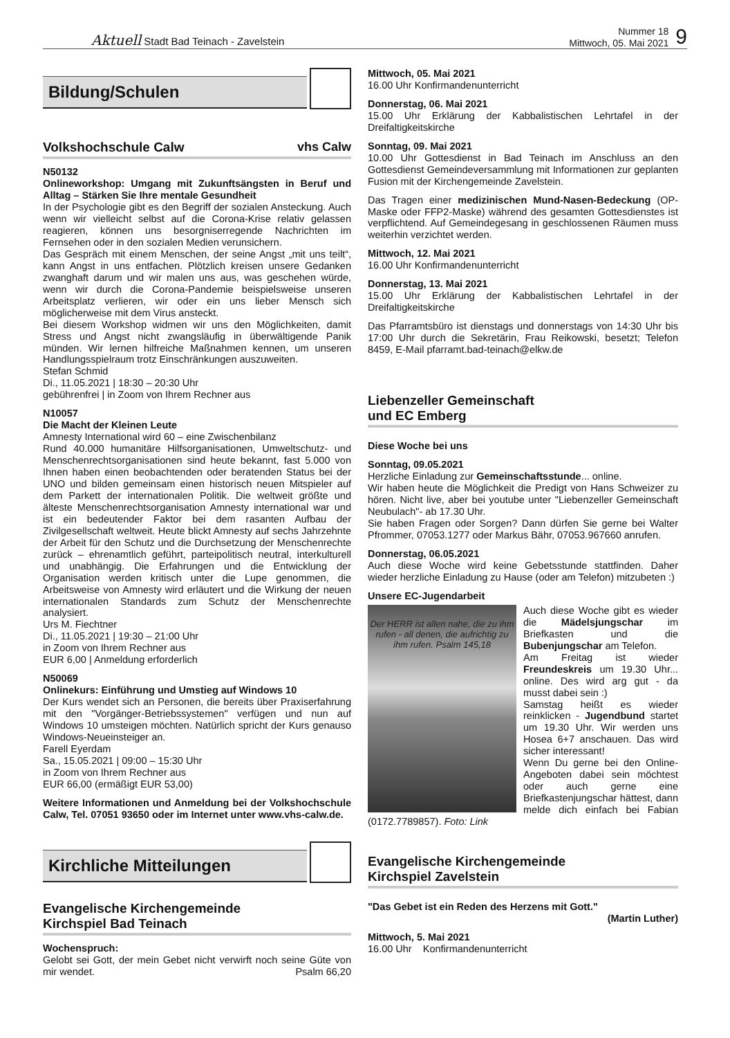Aktuell Stadt Bad Teinach - Zavelstein
Nummer 18
Mittwoch, 05. Mai 2021
9
Bildung/Schulen
Volkshochschule Calw vhs Calw
N50132
Onlineworkshop: Umgang mit Zukunftsängsten in Beruf und Alltag – Stärken Sie Ihre mentale Gesundheit
In der Psychologie gibt es den Begriff der sozialen Ansteckung. Auch wenn wir vielleicht selbst auf die Corona-Krise relativ gelassen reagieren, können uns besorgniserregende Nachrichten im Fernsehen oder in den sozialen Medien verunsichern.
Das Gespräch mit einem Menschen, der seine Angst „mit uns teilt“, kann Angst in uns entfachen. Plötzlich kreisen unsere Gedanken zwanghaft darum und wir malen uns aus, was geschehen würde, wenn wir durch die Corona-Pandemie beispielsweise unseren Arbeitsplatz verlieren, wir oder ein uns lieber Mensch sich möglicherweise mit dem Virus ansteckt.
Bei diesem Workshop widmen wir uns den Möglichkeiten, damit Stress und Angst nicht zwangsläufig in überwältigende Panik münden. Wir lernen hilfreiche Maßnahmen kennen, um unseren Handlungsspielraum trotz Einschränkungen auszuweiten.
Stefan Schmid
Di., 11.05.2021 | 18:30 – 20:30 Uhr
gebührenfrei | in Zoom von Ihrem Rechner aus
N10057
Die Macht der Kleinen Leute
Amnesty International wird 60 – eine Zwischenbilanz
Rund 40.000 humanitäre Hilfsorganisationen, Umweltschutz- und Menschenrechtsorganisationen sind heute bekannt, fast 5.000 von Ihnen haben einen beobachtenden oder beratenden Status bei der UNO und bilden gemeinsam einen historisch neuen Mitspieler auf dem Parkett der internationalen Politik. Die weltweit größte und älteste Menschenrechtsorganisation Amnesty international war und ist ein bedeutender Faktor bei dem rasanten Aufbau der Zivilgesellschaft weltweit. Heute blickt Amnesty auf sechs Jahrzehnte der Arbeit für den Schutz und die Durchsetzung der Menschenrechte zurück – ehrenamtlich geführt, parteipolitisch neutral, interkulturell und unabhängig. Die Erfahrungen und die Entwicklung der Organisation werden kritisch unter die Lupe genommen, die Arbeitsweise von Amnesty wird erläutert und die Wirkung der neuen internationalen Standards zum Schutz der Menschenrechte analysiert.
Urs M. Fiechtner
Di., 11.05.2021 | 19:30 – 21:00 Uhr
in Zoom von Ihrem Rechner aus
EUR 6,00 | Anmeldung erforderlich
N50069
Onlinekurs: Einführung und Umstieg auf Windows 10
Der Kurs wendet sich an Personen, die bereits über Praxiserfahrung mit den "Vorgänger-Betriebssystemen" verfügen und nun auf Windows 10 umsteigen möchten. Natürlich spricht der Kurs genauso Windows-Neueinsteiger an.
Farell Eyerdam
Sa., 15.05.2021 | 09:00 – 15:30 Uhr
in Zoom von Ihrem Rechner aus
EUR 66,00 (ermäßigt EUR 53,00)
Weitere Informationen und Anmeldung bei der Volkshochschule Calw, Tel. 07051 93650 oder im Internet unter www.vhs-calw.de.
Kirchliche Mitteilungen
Evangelische Kirchengemeinde
Kirchspiel Bad Teinach
Wochenspruch:
Gelobt sei Gott, der mein Gebet nicht verwirft noch seine Güte von mir wendet. Psalm 66,20
Mittwoch, 05. Mai 2021
16.00 Uhr Konfirmandenunterricht
Donnerstag, 06. Mai 2021
15.00 Uhr Erklärung der Kabbalistischen Lehrtafel in der Dreifaltigkeitskirche
Sonntag, 09. Mai 2021
10.00 Uhr Gottesdienst in Bad Teinach im Anschluss an den Gottesdienst Gemeindeversammlung mit Informationen zur geplanten Fusion mit der Kirchengemeinde Zavelstein.
Das Tragen einer medizinischen Mund-Nasen-Bedeckung (OP-Maske oder FFP2-Maske) während des gesamten Gottesdienstes ist verpflichtend. Auf Gemeindegesang in geschlossenen Räumen muss weiterhin verzichtet werden.
Mittwoch, 12. Mai 2021
16.00 Uhr Konfirmandenunterricht
Donnerstag, 13. Mai 2021
15.00 Uhr Erklärung der Kabbalistischen Lehrtafel in der Dreifaltigkeitskirche
Das Pfarramtsbüro ist dienstags und donnerstags von 14:30 Uhr bis 17:00 Uhr durch die Sekretärin, Frau Reikowski, besetzt; Telefon 8459, E-Mail pfarramt.bad-teinach@elkw.de
Liebenzeller Gemeinschaft
und EC Emberg
Diese Woche bei uns
Sonntag, 09.05.2021
Herzliche Einladung zur Gemeinschaftsstunde... online.
Wir haben heute die Möglichkeit die Predigt von Hans Schweizer zu hören. Nicht live, aber bei youtube unter "Liebenzeller Gemeinschaft Neubulach"- ab 17.30 Uhr.
Sie haben Fragen oder Sorgen? Dann dürfen Sie gerne bei Walter Pfrommer, 07053.1277 oder Markus Bähr, 07053.967660 anrufen.
Donnerstag, 06.05.2021
Auch diese Woche wird keine Gebetsstunde stattfinden. Daher wieder herzliche Einladung zu Hause (oder am Telefon) mitzubeten :)
Unsere EC-Jugendarbeit
Der HERR ist allen nahe, die zu ihm rufen - all denen, die aufrichtig zu ihm rufen. Psalm 145,18
Auch diese Woche gibt es wieder die Mädelsjungschar im Briefkasten und die Bubenjungschar am Telefon.
Am Freitag ist wieder Freundeskreis um 19.30 Uhr... online. Des wird arg gut - da musst dabei sein :)
Samstag heißt es wieder reinklicken - Jugendbund startet um 19.30 Uhr. Wir werden uns Hosea 6+7 anschauen. Das wird sicher interessant!
Wenn Du gerne bei den Online-Angeboten dabei sein möchtest oder auch gerne eine Briefkastenjungschar hättest, dann melde dich einfach bei Fabian (0172.7789857). Foto: Link
Evangelische Kirchengemeinde
Kirchspiel Zavelstein
"Das Gebet ist ein Reden des Herzens mit Gott."
(Martin Luther)
Mittwoch, 5. Mai 2021
16.00 Uhr Konfirmandenunterricht